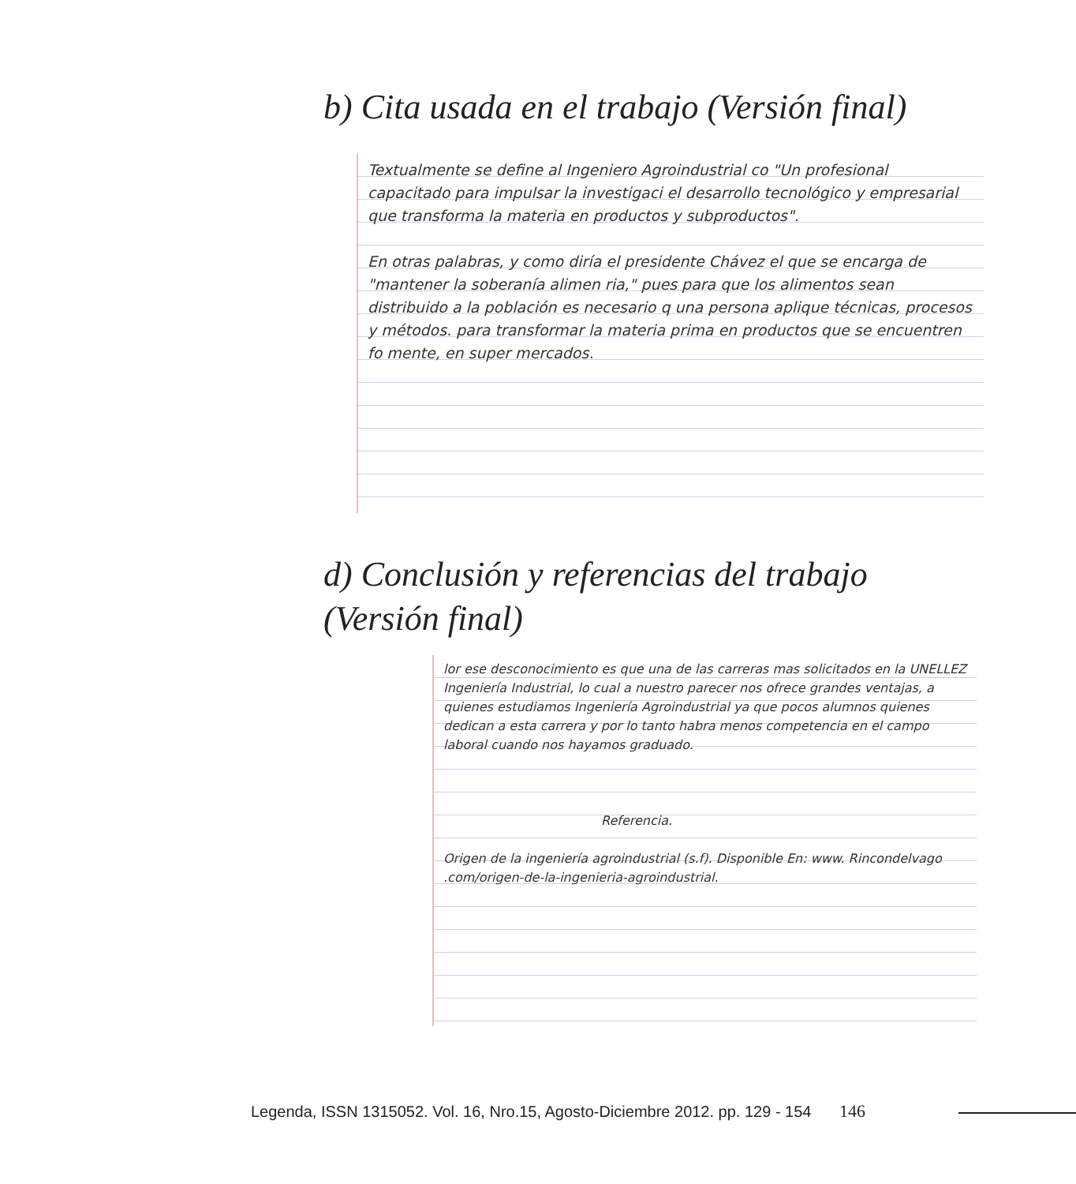b) Cita usada en el trabajo (Versión final)
Textualmente se define al Ingeniero Agroindustrial co "Un profesional capacitado para impulsar la investigaci el desarrollo tecnológico y empresarial que transforma la materia en productos y subproductos".
En otras palabras, y como diría el presidente Chávez el que se encarga de "mantener la soberanía alimen ria," pues para que los alimentos sean distribuido a la población es necesario q una persona aplique técnicas, procesos y métodos. para transformar la materia prima en productos que se encuentren fo mente, en super mercados.
d) Conclusión y referencias del trabajo
(Versión final)
lor ese desconocimiento es que una de las carreras mas solicitados en la UNELLEZ Ingeniería Industrial, lo cual a nuestro parecer nos ofrece grandes ventajas, a quienes estudiamos Ingeniería Agroindustrial ya que pocos alumnos quienes dedican a esta carrera y por lo tanto habra menos competencia en el campo laboral cuando nos hayamos graduado.
Referencia.
Origen de la ingeniería agroindustrial (s.f). Disponible En: www. Rincondelvago .com/origen-de-la-ingenieria-agroindustrial.
Legenda, ISSN 1315052. Vol. 16, Nro.15, Agosto-Diciembre 2012. pp. 129 - 154 146